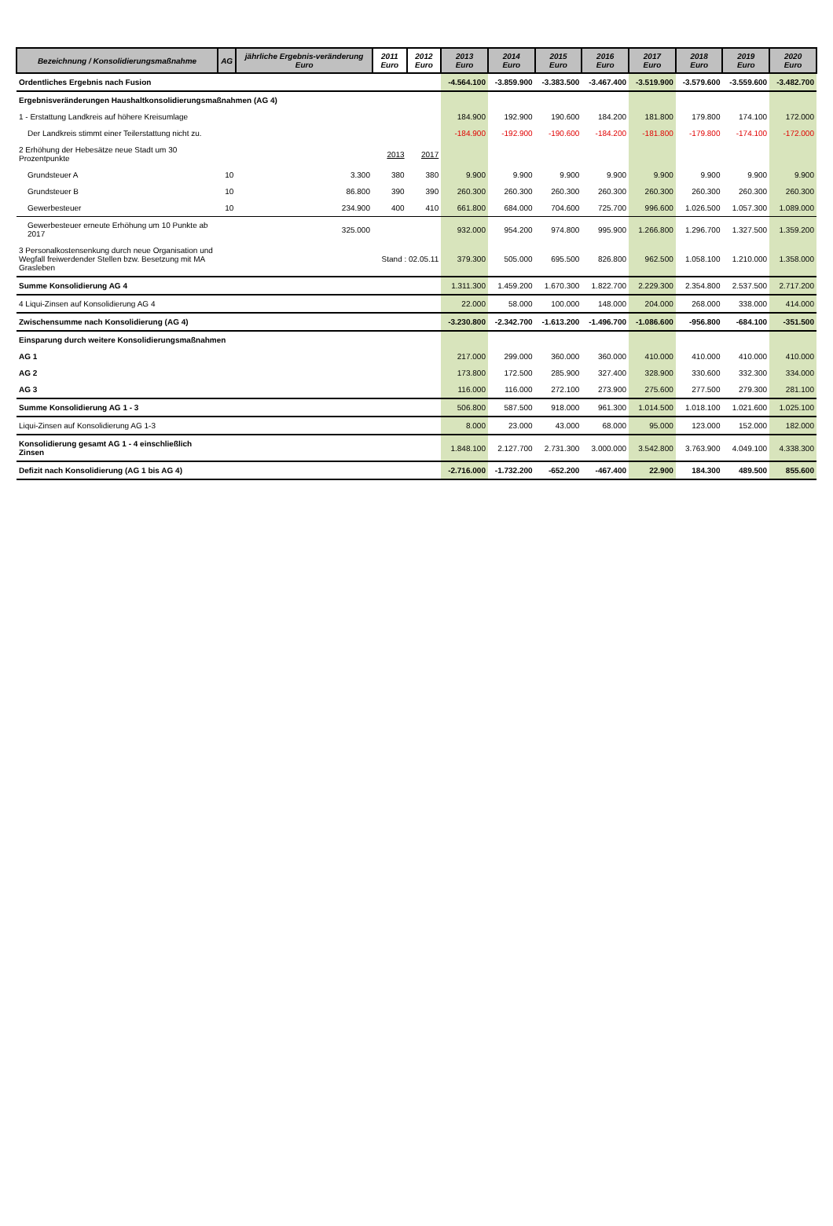| Bezeichnung / Konsolidierungsmaßnahme | AG | jährliche Ergebnis-veränderung Euro | 2011 Euro | 2012 Euro | 2013 Euro | 2014 Euro | 2015 Euro | 2016 Euro | 2017 Euro | 2018 Euro | 2019 Euro | 2020 Euro |
| --- | --- | --- | --- | --- | --- | --- | --- | --- | --- | --- | --- | --- |
| Ordentliches Ergebnis nach Fusion | | | | | -4.564.100 | -3.859.900 | -3.383.500 | -3.467.400 | -3.519.900 | -3.579.600 | -3.559.600 | -3.482.700 |
| Ergebnisveränderungen Haushaltkonsolidierungsmaßnahmen (AG 4) | | | | | | | | | | | | |
| 1 - Erstattung Landkreis auf höhere Kreisumlage | | | | | 184.900 | 192.900 | 190.600 | 184.200 | 181.800 | 179.800 | 174.100 | 172.000 |
| Der Landkreis stimmt einer Teilerstattung nicht zu. | | | | | -184.900 | -192.900 | -190.600 | -184.200 | -181.800 | -179.800 | -174.100 | -172.000 |
| 2 Erhöhung der Hebesätze neue Stadt um 30 Prozentpunkte | | | 2013 | 2017 | | | | | | | | |
| Grundsteuer A | 10 | 3.300 | 380 | 380 | 9.900 | 9.900 | 9.900 | 9.900 | 9.900 | 9.900 | 9.900 | 9.900 |
| Grundsteuer B | 10 | 86.800 | 390 | 390 | 260.300 | 260.300 | 260.300 | 260.300 | 260.300 | 260.300 | 260.300 | 260.300 |
| Gewerbesteuer | 10 | 234.900 | 400 | 410 | 661.800 | 684.000 | 704.600 | 725.700 | 996.600 | 1.026.500 | 1.057.300 | 1.089.000 |
| Gewerbesteuer erneute Erhöhung um 10 Punkte ab 2017 | | 325.000 | | | 932.000 | 954.200 | 974.800 | 995.900 | 1.266.800 | 1.296.700 | 1.327.500 | 1.359.200 |
| 3 Personalkostensenkung durch neue Organisation und Wegfall freiwerdender Stellen bzw. Besetzung mit MA Grasleben | | | Stand : 02.05.11 | | 379.300 | 505.000 | 695.500 | 826.800 | 962.500 | 1.058.100 | 1.210.000 | 1.358.000 |
| Summe Konsolidierung AG 4 | | | | | 1.311.300 | 1.459.200 | 1.670.300 | 1.822.700 | 2.229.300 | 2.354.800 | 2.537.500 | 2.717.200 |
| 4 Liqui-Zinsen auf Konsolidierung AG 4 | | | | | 22.000 | 58.000 | 100.000 | 148.000 | 204.000 | 268.000 | 338.000 | 414.000 |
| Zwischensumme nach Konsolidierung (AG 4) | | | | | -3.230.800 | -2.342.700 | -1.613.200 | -1.496.700 | -1.086.600 | -956.800 | -684.100 | -351.500 |
| Einsparung durch weitere Konsolidierungsmaßnahmen | | | | | | | | | | | | |
| AG 1 | | | | | 217.000 | 299.000 | 360.000 | 360.000 | 410.000 | 410.000 | 410.000 | 410.000 |
| AG 2 | | | | | 173.800 | 172.500 | 285.900 | 327.400 | 328.900 | 330.600 | 332.300 | 334.000 |
| AG 3 | | | | | 116.000 | 116.000 | 272.100 | 273.900 | 275.600 | 277.500 | 279.300 | 281.100 |
| Summe Konsolidierung AG 1 - 3 | | | | | 506.800 | 587.500 | 918.000 | 961.300 | 1.014.500 | 1.018.100 | 1.021.600 | 1.025.100 |
| Liqui-Zinsen auf Konsolidierung AG 1-3 | | | | | 8.000 | 23.000 | 43.000 | 68.000 | 95.000 | 123.000 | 152.000 | 182.000 |
| Konsolidierung gesamt AG 1 - 4 einschließlich Zinsen | | | | | 1.848.100 | 2.127.700 | 2.731.300 | 3.000.000 | 3.542.800 | 3.763.900 | 4.049.100 | 4.338.300 |
| Defizit nach Konsolidierung (AG 1 bis AG 4) | | | | | -2.716.000 | -1.732.200 | -652.200 | -467.400 | 22.900 | 184.300 | 489.500 | 855.600 |